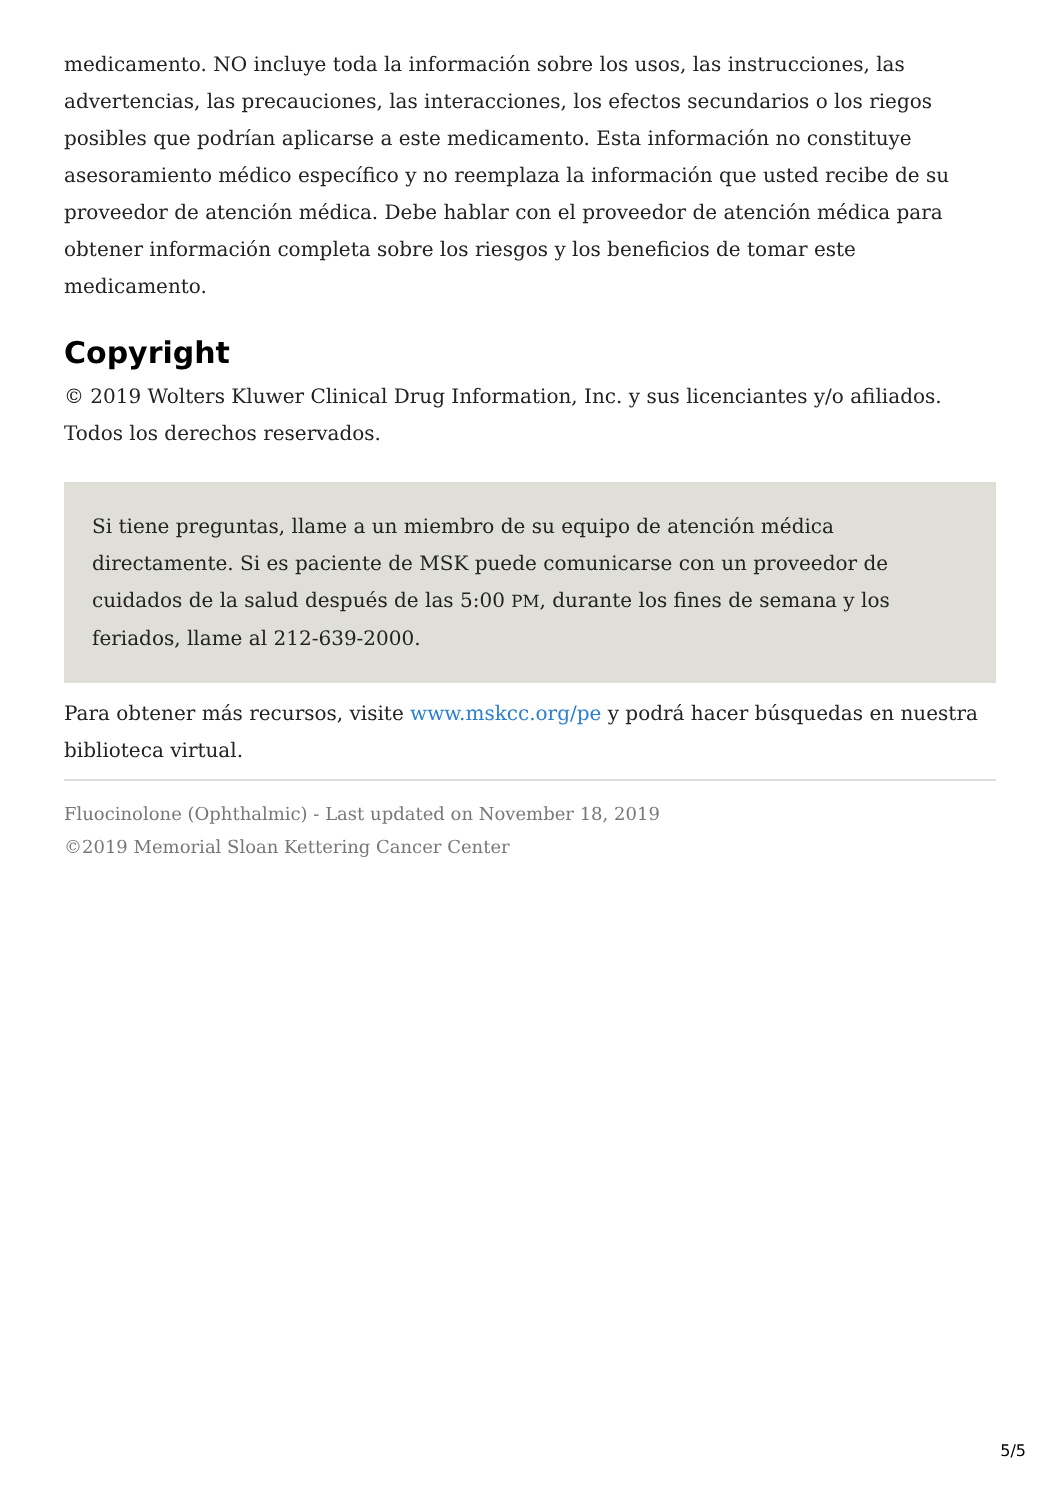medicamento. NO incluye toda la información sobre los usos, las instrucciones, las advertencias, las precauciones, las interacciones, los efectos secundarios o los riegos posibles que podrían aplicarse a este medicamento. Esta información no constituye asesoramiento médico específico y no reemplaza la información que usted recibe de su proveedor de atención médica. Debe hablar con el proveedor de atención médica para obtener información completa sobre los riesgos y los beneficios de tomar este medicamento.
Copyright
© 2019 Wolters Kluwer Clinical Drug Information, Inc. y sus licenciantes y/o afiliados. Todos los derechos reservados.
Si tiene preguntas, llame a un miembro de su equipo de atención médica directamente. Si es paciente de MSK puede comunicarse con un proveedor de cuidados de la salud después de las 5:00 PM, durante los fines de semana y los feriados, llame al 212-639-2000.
Para obtener más recursos, visite www.mskcc.org/pe y podrá hacer búsquedas en nuestra biblioteca virtual.
Fluocinolone (Ophthalmic) - Last updated on November 18, 2019
©2019 Memorial Sloan Kettering Cancer Center
5/5